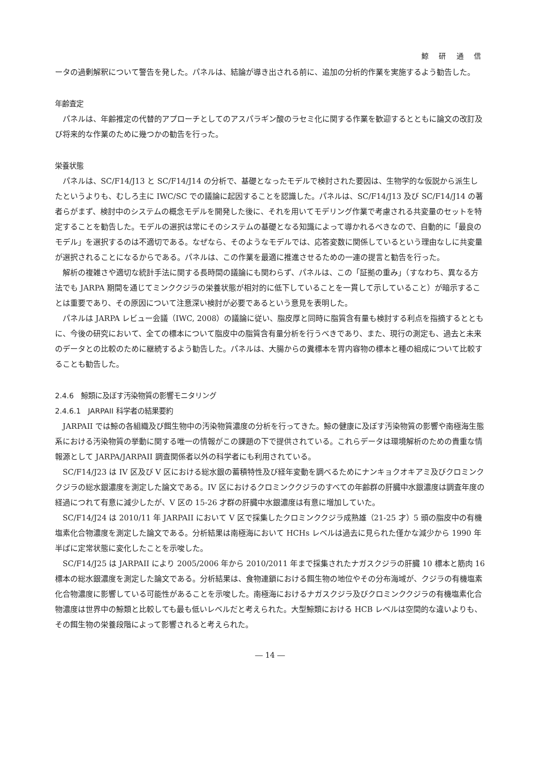鯨 研 通 信
ータの過剰解釈について警告を発した。パネルは、結論が導き出される前に、追加の分析的作業を実施するよう勧告した。
年齢査定
パネルは、年齢推定の代替的アプローチとしてのアスパラギン酸のラセミ化に関する作業を歓迎するとともに論文の改訂及び将来的な作業のために幾つかの勧告を行った。
栄養状態
パネルは、SC/F14/J13 と SC/F14/J14 の分析で、基礎となったモデルで検討された要因は、生物学的な仮説から派生したというよりも、むしろ主に IWC/SC での議論に起因することを認識した。パネルは、SC/F14/J13 及び SC/F14/J14 の著者らがまず、検討中のシステムの概念モデルを開発した後に、それを用いてモデリング作業で考慮される共変量のセットを特定することを勧告した。モデルの選択は常にそのシステムの基礎となる知識によって導かれるべきなので、自動的に「最良のモデル」を選択するのは不適切である。なぜなら、そのようなモデルでは、応答変数に関係しているという理由なしに共変量が選択されることになるからである。パネルは、この作業を最適に推進させるための一連の提言と勧告を行った。
解析の複雑さや適切な統計手法に関する長時間の議論にも関わらず、パネルは、この「証拠の重み」（すなわち、異なる方法でも JARPA 期間を通じてミンククジラの栄養状態が相対的に低下していることを一貫して示していること）が暗示することは重要であり、その原因について注意深い検討が必要であるという意見を表明した。
パネルは JARPA レビュー会議（IWC, 2008）の議論に従い、脂皮厚と同時に脂質含有量も検討する利点を指摘するとともに、今後の研究において、全ての標本について脂皮中の脂質含有量分析を行うべきであり、また、現行の測定も、過去と未来のデータとの比較のために継続するよう勧告した。パネルは、大腸からの糞標本を胃内容物の標本と種の組成について比較することも勧告した。
2.4.6　鯨類に及ぼす汚染物質の影響モニタリング
2.4.6.1　JARPAII 科学者の結果要約
JARPAII では鯨の各組織及び餌生物中の汚染物質濃度の分析を行ってきた。鯨の健康に及ぼす汚染物質の影響や南極海生態系における汚染物質の挙動に関する唯一の情報がこの課題の下で提供されている。これらデータは環境解析のための貴重な情報源として JARPA/JARPAII 調査関係者以外の科学者にも利用されている。
SC/F14/J23 は IV 区及び V 区における総水銀の蓄積特性及び経年変動を調べるためにナンキョクオキアミ及びクロミンククジラの総水銀濃度を測定した論文である。IV 区におけるクロミンククジラのすべての年齢群の肝臓中水銀濃度は調査年度の経過につれて有意に減少したが、V 区の 15-26 才群の肝臓中水銀濃度は有意に増加していた。
SC/F14/J24 は 2010/11 年 JARPAII において V 区で採集したクロミンククジラ成熟雄（21-25 才）5 頭の脂皮中の有機塩素化合物濃度を測定した論文である。分析結果は南極海において HCHs レベルは過去に見られた僅かな減少から 1990 年半ばに定常状態に変化したことを示唆した。
SC/F14/J25 は JARPAII により 2005/2006 年から 2010/2011 年まで採集されたナガスクジラの肝臓 10 標本と筋肉 16 標本の総水銀濃度を測定した論文である。分析結果は、食物連鎖における餌生物の地位やその分布海域が、クジラの有機塩素化合物濃度に影響している可能性があることを示唆した。南極海におけるナガスクジラ及びクロミンククジラの有機塩素化合物濃度は世界中の鯨類と比較しても最も低いレベルだと考えられた。大型鯨類における HCB レベルは空間的な違いよりも、その餌生物の栄養段階によって影響されると考えられた。
― 14 ―